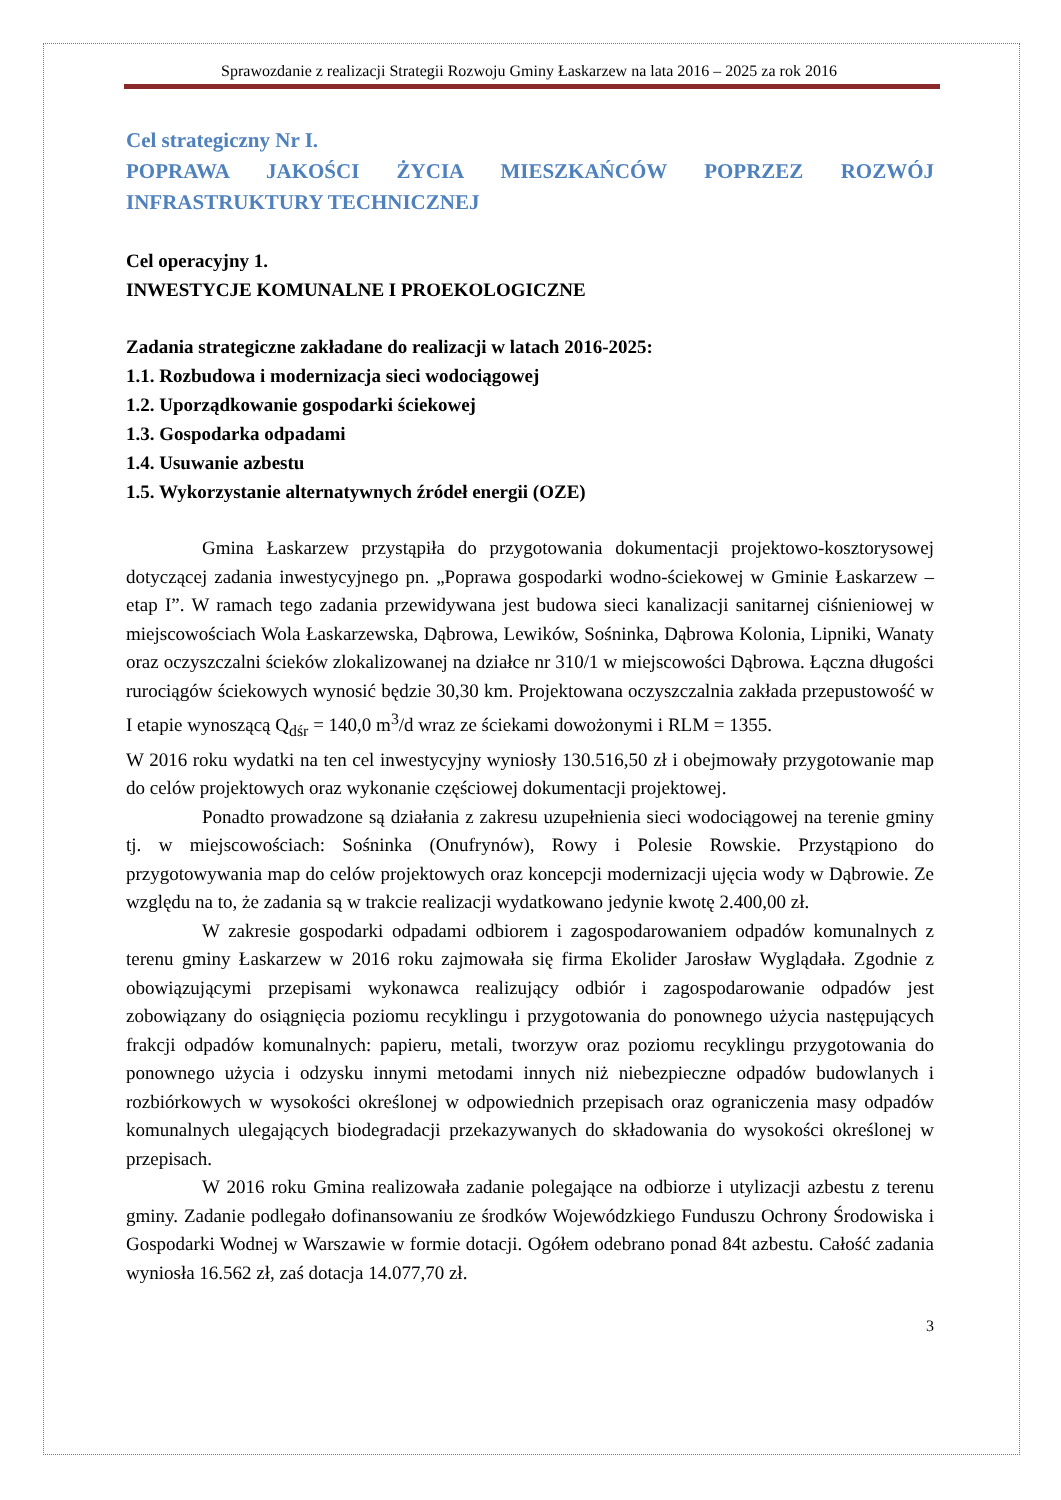Sprawozdanie z realizacji Strategii Rozwoju Gminy Łaskarzew na lata 2016 – 2025 za rok 2016
Cel strategiczny Nr I.
POPRAWA JAKOŚCI ŻYCIA MIESZKAŃCÓW POPRZEZ ROZWÓJ INFRASTRUKTURY TECHNICZNEJ
Cel operacyjny 1.
INWESTYCJE KOMUNALNE I PROEKOLOGICZNE
Zadania strategiczne zakładane do realizacji w latach 2016-2025:
1.1. Rozbudowa i modernizacja sieci wodociągowej
1.2. Uporządkowanie gospodarki ściekowej
1.3. Gospodarka odpadami
1.4. Usuwanie azbestu
1.5. Wykorzystanie alternatywnych źródeł energii (OZE)
Gmina Łaskarzew przystąpiła do przygotowania dokumentacji projektowo-kosztorysowej dotyczącej zadania inwestycyjnego pn. „Poprawa gospodarki wodno-ściekowej w Gminie Łaskarzew – etap I”. W ramach tego zadania przewidywana jest budowa sieci kanalizacji sanitarnej ciśnieniowej w miejscowościach Wola Łaskarzewska, Dąbrowa, Lewików, Sośninka, Dąbrowa Kolonia, Lipniki, Wanaty oraz oczyszczalni ścieków zlokalizowanej na działce nr 310/1 w miejscowości Dąbrowa. Łączna długości rurociągów ściekowych wynosić będzie 30,30 km. Projektowana oczyszczalnia zakłada przepustowość w I etapie wynoszącą Q<sub>dśr</sub> = 140,0 m<sup>3</sup>/d wraz ze ściekami dowożonymi i RLM = 1355.
W 2016 roku wydatki na ten cel inwestycyjny wyniosły 130.516,50 zł i obejmowały przygotowanie map do celów projektowych oraz wykonanie częściowej dokumentacji projektowej.
Ponadto prowadzone są działania z zakresu uzupełnienia sieci wodociągowej na terenie gminy tj. w miejscowościach: Sośninka (Onufrynów), Rowy i Polesie Rowskie. Przystąpiono do przygotowywania map do celów projektowych oraz koncepcji modernizacji ujęcia wody w Dąbrowie. Ze względu na to, że zadania są w trakcie realizacji wydatkowano jedynie kwotę 2.400,00 zł.
W zakresie gospodarki odpadami odbiorem i zagospodarowaniem odpadów komunalnych z terenu gminy Łaskarzew w 2016 roku zajmowała się firma Ekolider Jarosław Wyglądała. Zgodnie z obowiązującymi przepisami wykonawca realizujący odbiór i zagospodarowanie odpadów jest zobowiązany do osiągnięcia poziomu recyklingu i przygotowania do ponownego użycia następujących frakcji odpadów komunalnych: papieru, metali, tworzyw oraz poziomu recyklingu przygotowania do ponownego użycia i odzysku innymi metodami innych niż niebezpieczne odpadów budowlanych i rozbiórkowych w wysokości określonej w odpowiednich przepisach oraz ograniczenia masy odpadów komunalnych ulegających biodegradacji przekazywanych do składowania do wysokości określonej w przepisach.
W 2016 roku Gmina realizowała zadanie polegające na odbiorze i utylizacji azbestu z terenu gminy. Zadanie podlegało dofinansowaniu ze środków Wojewódzkiego Funduszu Ochrony Środowiska i Gospodarki Wodnej w Warszawie w formie dotacji. Ogółem odebrano ponad 84t azbestu. Całość zadania wyniosła 16.562 zł, zaś dotacja 14.077,70 zł.
3